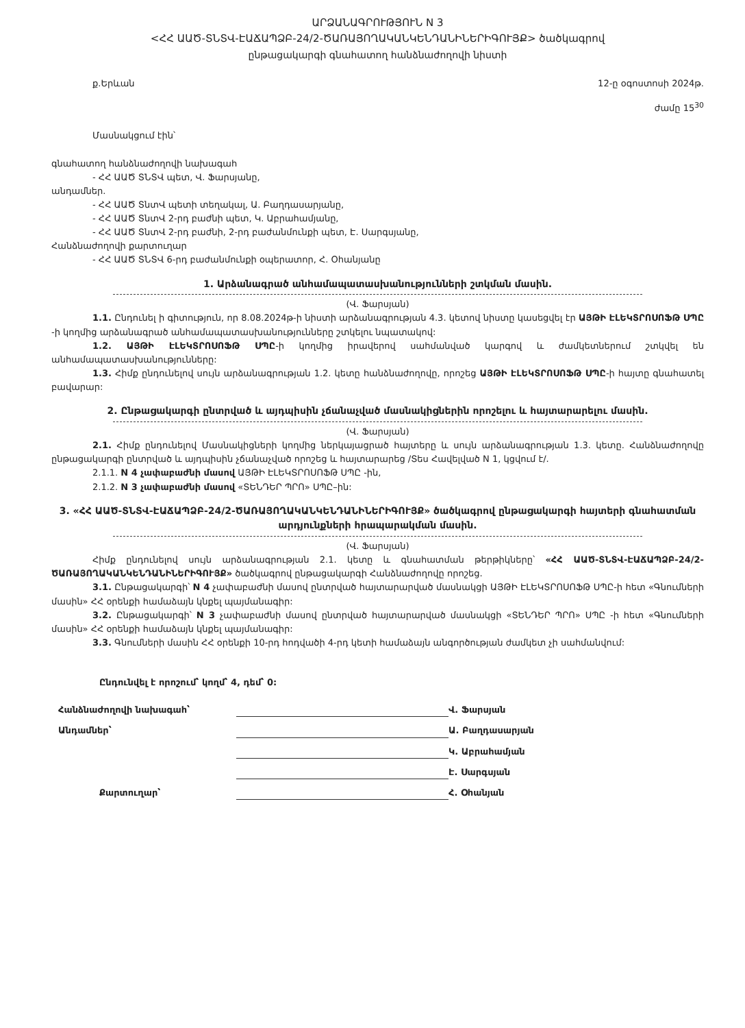ԱՐՁԱՆԱԳՐՈՒԹՅՈՒՆ N 3
<ՀՀ ԱԱԾ-ՏՆՏՎ-ԷԱՃԱՊՁԲ-24/2-ԾԱՌԱՅՈՂԱԿԱՆԿԵՆԴԱՆԻՆԵՐԻԳՈՒՅՔ> ծածկագրով
ընթացակարգի գնահատող հանձնաժողովի նիստի
ք.Երևան 12-ը օգոստոսի 2024թ.
ժամը 15<sup>30</sup>
Մասնակցում էին՝
գնահատող հանձնաժողովի նախագահ
- ՀՀ ԱԱԾ ՏՆՏՎ պետ, Վ. Ֆարսյանը,
անդամներ.
- ՀՀ ԱԱԾ ՏնտՎ պետի տեղակալ, Ա. Բաղդասարյանը,
- ՀՀ ԱԱԾ ՏնտՎ 2-րդ բաժնի պետ, Կ. Աբրահամյանը,
- ՀՀ ԱԱԾ ՏնտՎ 2-րդ բաժնի, 2-րդ բաժանմունքի պետ, Է. Սարգսյանը,
Հանձնաժողովի քարտուղար
- ՀՀ ԱԱԾ ՏՆՏՎ 6-րդ բաժանմունքի օպերատոր, Հ. Օհանյանը
1. Արձանագրած անհամապատասխանությունների շտկման մասին.
(Վ. Ֆարսյան)
1.1. Ընդունել ի գիտություն, որ 8.08.2024թ-ի նիստի արձանագրության 4.3. կետով նիստը կասեցվել էր ԱՅԹԻ ԷԼԵԿՏՐՈՍՈՖԹ ՍՊԸ -ի կողմից արձանագրած անհամապատասխանությունները շտկելու նպատակով:
1.2. ԱՅԹԻ ԷԼԵԿՏՐՈՍՈՖԹ ՍՊԸ-ի կողմից իրավերով սահմանված կարգով և ժամկետներում շտկվել են անհամապատասխանությունները:
1.3. Հիմք ընդունելով սույն արձանագրության 1.2. կետը հանձնաժողովը, որոշեց ԱՅԹԻ ԷԼԵԿՏՐՈՍՈՖԹ ՍՊԸ-ի հայտը գնահատել բավարար:
2. Ընթացակարգի ընտրված և այդպիսին չճանաչված մասնակիցներին որոշելու և հայտարարելու մասին.
(Վ. Ֆարսյան)
2.1. Հիմք ընդունելով Մասնակիցների կողմից ներկայացրած հայտերը և սույն արձանագրության 1.3. կետը. Հանձնաժողովը ընթացակարգի ընտրված և այդպիսին չճանաչված որոշեց և հայտարարեց /Տես Հավելված N 1, կցվում է/.
2.1.1. N 4 չափաբաժնի մասով ԱՅԹԻ ԷԼԵԿՏՐՈՍՈՖԹ ՍՊԸ -ին,
2.1.2. N 3 չափաբաժնի մասով «ՏԵՆԴԵՐ ՊՐՈ» ՍՊԸ–ին:
3. «ՀՀ ԱԱԾ-ՏՆՏՎ-ԷԱՃԱՊՁԲ-24/2-ԾԱՌԱՅՈՂԱԿԱՆԿԵՆԴԱՆԻՆԵՐԻԳՈՒՅՔ» ծածկագրով ընթացակարգի հայտերի գնահատման արդյունքների հրապարակման մասին.
(Վ. Ֆարսյան)
Հիմք ընդունելով սույն արձանագրության 2.1. կետը և գնահատման թերթիկները՝ «ՀՀ ԱԱԾ-ՏՆՏՎ-ԷԱՃԱՊՁԲ-24/2-ԾԱՌԱՅՈՂԱԿԱՆԿԵՆԴԱՆԻՆԵՐԻԳՈՒՅՔ» ծածկագրով ընթացակարգի Հանձնաժողովը որոշեց.
3.1. Ընթացակարգի՝ N 4 չափաբաժնի մասով ընտրված հայտարարված մասնակցի ԱՅԹԻ ԷԼԵԿՏՐՈՍՈՖԹ ՍՊԸ-ի հետ «Գնումների մասին» ՀՀ օրենքի համաձայն կնքել պայմանագիր:
3.2. Ընթացակարգի՝ N 3 չափաբաժնի մասով ընտրված հայտարարված մասնակցի «ՏԵՆԴԵՐ ՊՐՈ» ՍՊԸ -ի հետ «Գնումների մասին» ՀՀ օրենքի համաձայն կնքել պայմանագիր:
3.3. Գնումների մասին ՀՀ օրենքի 10-րդ հոդվածի 4-րդ կետի համաձայն անգործության ժամկետ չի սահմանվում:
Ընդունվել է որոշում՝ կողմ՝ 4, դեմ՝ 0:
Հանձնաժողովի նախագահ՝
Վ. Ֆարսյան
Անդամներ՝
Ա. Բաղդասարյան
Կ. Աբրահամյան
Է. Սարգսյան
Քարտուղար՝
Հ. Օհանյան